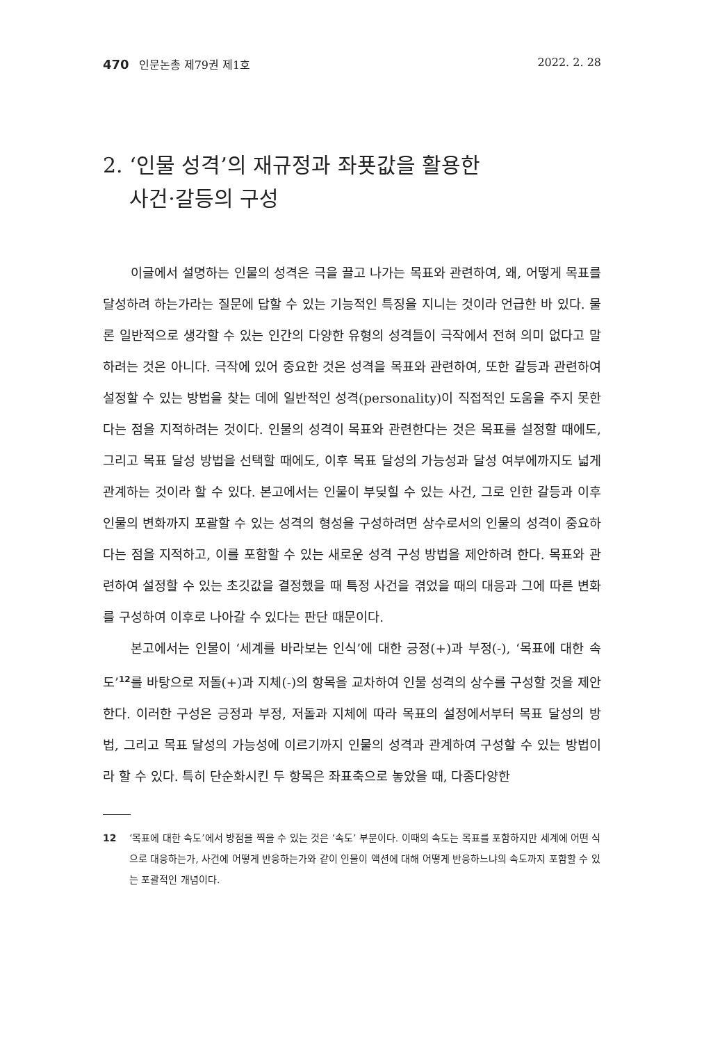470 인문논총 제79권 제1호 2022. 2. 28
2. ‘인물 성격’의 재규정과 좌푯값을 활용한
사건·갈등의 구성
이글에서 설명하는 인물의 성격은 극을 끌고 나가는 목표와 관련하여, 왜, 어떻게 목표를 달성하려 하는가라는 질문에 답할 수 있는 기능적인 특징을 지니는 것이라 언급한 바 있다. 물론 일반적으로 생각할 수 있는 인간의 다양한 유형의 성격들이 극작에서 전혀 의미 없다고 말하려는 것은 아니다. 극작에 있어 중요한 것은 성격을 목표와 관련하여, 또한 갈등과 관련하여 설정할 수 있는 방법을 찾는 데에 일반적인 성격(personality)이 직접적인 도움을 주지 못한다는 점을 지적하려는 것이다. 인물의 성격이 목표와 관련한다는 것은 목표를 설정할 때에도, 그리고 목표 달성 방법을 선택할 때에도, 이후 목표 달성의 가능성과 달성 여부에까지도 넓게 관계하는 것이라 할 수 있다. 본고에서는 인물이 부딪힐 수 있는 사건, 그로 인한 갈등과 이후 인물의 변화까지 포괄할 수 있는 성격의 형성을 구성하려면 상수로서의 인물의 성격이 중요하다는 점을 지적하고, 이를 포함할 수 있는 새로운 성격 구성 방법을 제안하려 한다. 목표와 관련하여 설정할 수 있는 초깃값을 결정했을 때 특정 사건을 겪었을 때의 대응과 그에 따른 변화를 구성하여 이후로 나아갈 수 있다는 판단 때문이다.
본고에서는 인물이 ‘세계를 바라보는 인식’에 대한 긍정(+)과 부정(-), ‘목표에 대한 속도’<sup>12</sup>를 바탕으로 저돌(+)과 지체(-)의 항목을 교차하여 인물 성격의 상수를 구성할 것을 제안한다. 이러한 구성은 긍정과 부정, 저돌과 지체에 따라 목표의 설정에서부터 목표 달성의 방법, 그리고 목표 달성의 가능성에 이르기까지 인물의 성격과 관계하여 구성할 수 있는 방법이라 할 수 있다. 특히 단순화시킨 두 항목은 좌표축으로 놓았을 때, 다종다양한
12 ‘목표에 대한 속도’에서 방점을 찍을 수 있는 것은 ‘속도’ 부분이다. 이때의 속도는 목표를 포함하지만 세계에 어떤 식으로 대응하는가, 사건에 어떻게 반응하는가와 같이 인물이 액션에 대해 어떻게 반응하느냐의 속도까지 포함할 수 있는 포괄적인 개념이다.